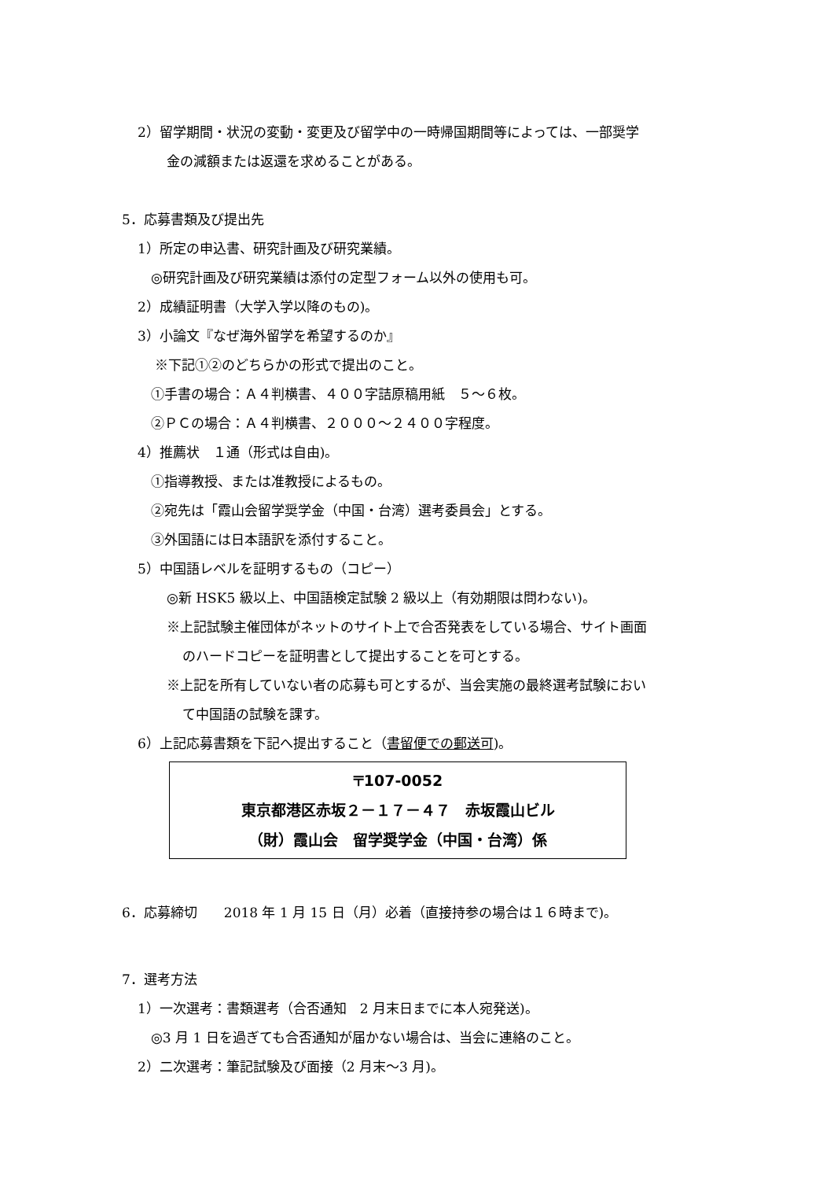2）留学期間・状況の変動・変更及び留学中の一時帰国期間等によっては、一部奨学
金の減額または返還を求めることがある。
5．応募書類及び提出先
1）所定の申込書、研究計画及び研究業績。
◎研究計画及び研究業績は添付の定型フォーム以外の使用も可。
2）成績証明書（大学入学以降のもの)。
3）小論文『なぜ海外留学を希望するのか』
※下記①②のどちらかの形式で提出のこと。
①手書の場合：Ａ４判横書、４００字詰原稿用紙　５～６枚。
②ＰＣの場合：Ａ４判横書、２０００～２４００字程度。
4）推薦状　１通（形式は自由)。
①指導教授、または准教授によるもの。
②宛先は「霞山会留学奨学金（中国・台湾）選考委員会」とする。
③外国語には日本語訳を添付すること。
5）中国語レベルを証明するもの（コピー）
◎新 HSK5 級以上、中国語検定試験 2 級以上（有効期限は問わない)。
※上記試験主催団体がネットのサイト上で合否発表をしている場合、サイト画面
のハードコピーを証明書として提出することを可とする。
※上記を所有していない者の応募も可とするが、当会実施の最終選考試験におい
て中国語の試験を課す。
6）上記応募書類を下記へ提出すること（書留便での郵送可)。
〒107-0052
東京都港区赤坂２－１７－４７　赤坂霞山ビル
（財）霞山会　留学奨学金（中国・台湾）係
6．応募締切　　2018 年 1 月 15 日（月）必着（直接持参の場合は１６時まで)。
7．選考方法
1）一次選考：書類選考（合否通知　2 月末日までに本人宛発送)。
◎3 月 1 日を過ぎても合否通知が届かない場合は、当会に連絡のこと。
2）二次選考：筆記試験及び面接（2 月末～3 月)。